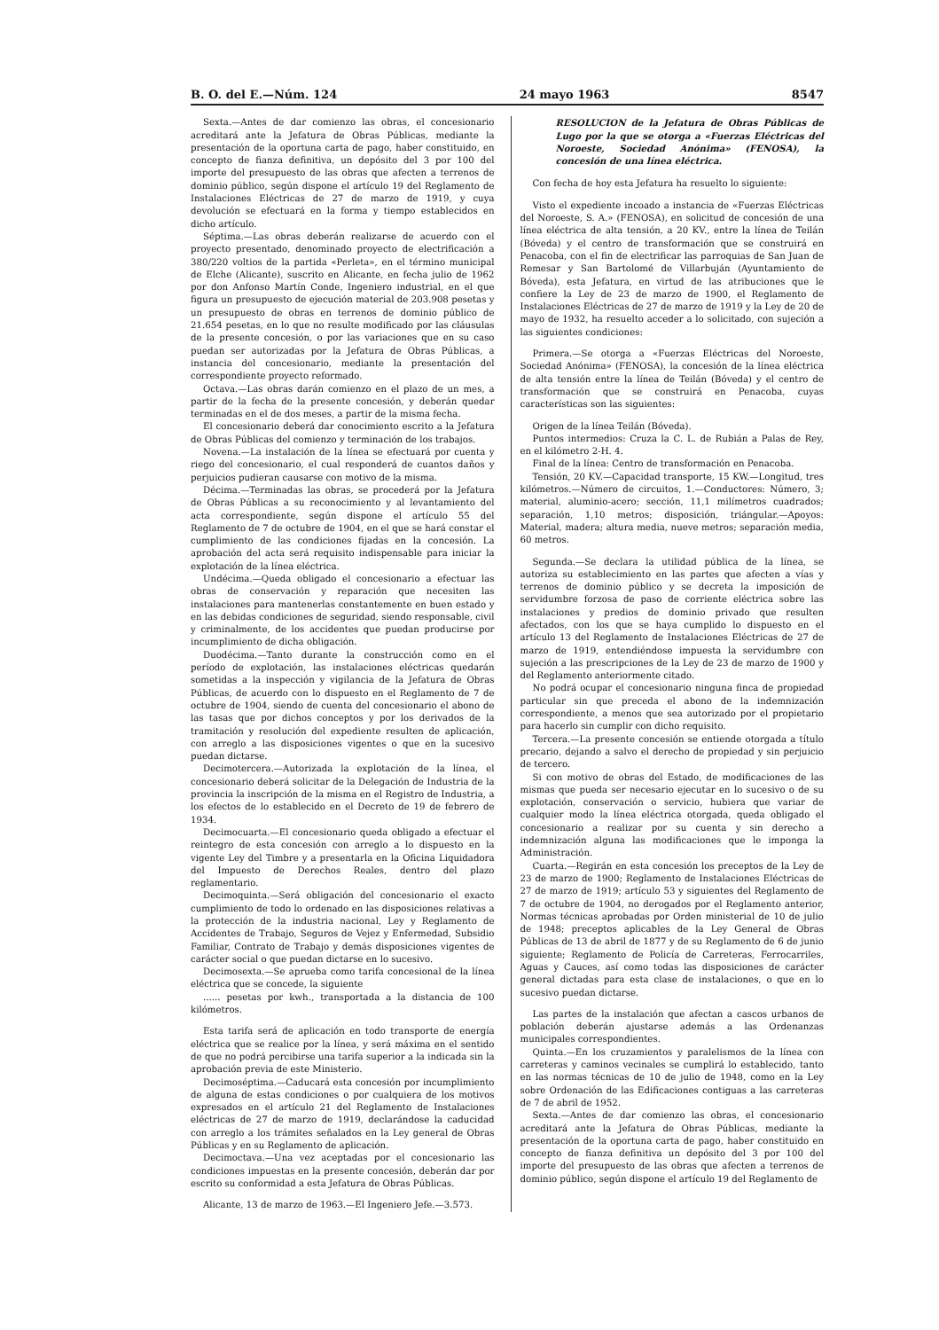B. O. del E.—Núm. 124 24 mayo 1963 8547
Sexta.—Antes de dar comienzo las obras, el concesionario acreditará ante la Jefatura de Obras Públicas, mediante la presentación de la oportuna carta de pago, haber constituido, en concepto de fianza definitiva, un depósito del 3 por 100 del importe del presupuesto de las obras que afecten a terrenos de dominio público, según dispone el artículo 19 del Reglamento de Instalaciones Eléctricas de 27 de marzo de 1919, y cuya devolución se efectuará en la forma y tiempo establecidos en dicho artículo.
Séptima.—Las obras deberán realizarse de acuerdo con el proyecto presentado, denominado proyecto de electrificación a 380/220 voltios de la partida «Perleta», en el término municipal de Elche (Alicante), suscrito en Alicante, en fecha julio de 1962 por don Anfonso Martín Conde, Ingeniero industrial, en el que figura un presupuesto de ejecución material de 203.908 pesetas y un presupuesto de obras en terrenos de dominio público de 21.654 pesetas, en lo que no resulte modificado por las cláusulas de la presente concesión, o por las variaciones que en su caso puedan ser autorizadas por la Jefatura de Obras Públicas, a instancia del concesionario, mediante la presentación del correspondiente proyecto reformado.
Octava.—Las obras darán comienzo en el plazo de un mes, a partir de la fecha de la presente concesión, y deberán quedar terminadas en el de dos meses, a partir de la misma fecha.
El concesionario deberá dar conocimiento escrito a la Jefatura de Obras Públicas del comienzo y terminación de los trabajos.
Novena.—La instalación de la línea se efectuará por cuenta y riego del concesionario, el cual responderá de cuantos daños y perjuicios pudieran causarse con motivo de la misma.
Décima.—Terminadas las obras, se procederá por la Jefatura de Obras Públicas a su reconocimiento y al levantamiento del acta correspondiente, según dispone el artículo 55 del Reglamento de 7 de octubre de 1904, en el que se hará constar el cumplimiento de las condiciones fijadas en la concesión. La aprobación del acta será requisito indispensable para iniciar la explotación de la línea eléctrica.
Undécima.—Queda obligado el concesionario a efectuar las obras de conservación y reparación que necesiten las instalaciones para mantenerlas constantemente en buen estado y en las debidas condiciones de seguridad, siendo responsable, civil y criminalmente, de los accidentes que puedan producirse por incumplimiento de dicha obligación.
Duodécima.—Tanto durante la construcción como en el período de explotación, las instalaciones eléctricas quedarán sometidas a la inspección y vigilancia de la Jefatura de Obras Públicas, de acuerdo con lo dispuesto en el Reglamento de 7 de octubre de 1904, siendo de cuenta del concesionario el abono de las tasas que por dichos conceptos y por los derivados de la tramitación y resolución del expediente resulten de aplicación, con arreglo a las disposiciones vigentes o que en la sucesivo puedan dictarse.
Decimotercera.—Autorizada la explotación de la línea, el concesionario deberá solicitar de la Delegación de Industria de la provincia la inscripción de la misma en el Registro de Industria, a los efectos de lo establecido en el Decreto de 19 de febrero de 1934.
Decimocuarta.—El concesionario queda obligado a efectuar el reintegro de esta concesión con arreglo a lo dispuesto en la vigente Ley del Timbre y a presentarla en la Oficina Liquidadora del Impuesto de Derechos Reales, dentro del plazo reglamentario.
Decimoquinta.—Será obligación del concesionario el exacto cumplimiento de todo lo ordenado en las disposiciones relativas a la protección de la industria nacional, Ley y Reglamento de Accidentes de Trabajo, Seguros de Vejez y Enfermedad, Subsidio Familiar, Contrato de Trabajo y demás disposiciones vigentes de carácter social o que puedan dictarse en lo sucesivo.
Decimosexta.—Se aprueba como tarifa concesional de la línea eléctrica que se concede, la siguiente
...... pesetas por kwh., transportada a la distancia de 100 kilómetros.
Esta tarifa será de aplicación en todo transporte de energía eléctrica que se realice por la línea, y será máxima en el sentido de que no podrá percibirse una tarifa superior a la indicada sin la aprobación previa de este Ministerio.
Decimoséptima.—Caducará esta concesión por incumplimiento de alguna de estas condiciones o por cualquiera de los motivos expresados en el artículo 21 del Reglamento de Instalaciones eléctricas de 27 de marzo de 1919, declarándose la caducidad con arreglo a los trámites señalados en la Ley general de Obras Públicas y en su Reglamento de aplicación.
Decimoctava.—Una vez aceptadas por el concesionario las condiciones impuestas en la presente concesión, deberán dar por escrito su conformidad a esta Jefatura de Obras Públicas.
Alicante, 13 de marzo de 1963.—El Ingeniero Jefe.—3.573.
RESOLUCION de la Jefatura de Obras Públicas de Lugo por la que se otorga a «Fuerzas Eléctricas del Noroeste, Sociedad Anónima» (FENOSA), la concesión de una línea eléctrica.
Con fecha de hoy esta Jefatura ha resuelto lo siguiente:
Visto el expediente incoado a instancia de «Fuerzas Eléctricas del Noroeste, S. A.» (FENOSA), en solicitud de concesión de una línea eléctrica de alta tensión, a 20 KV., entre la línea de Teilán (Bóveda) y el centro de transformación que se construirá en Penacoba, con el fin de electrificar las parroquias de San Juan de Remesar y San Bartolomé de Villarbuján (Ayuntamiento de Bóveda), esta Jefatura, en virtud de las atribuciones que le confiere la Ley de 23 de marzo de 1900, el Reglamento de Instalaciones Eléctricas de 27 de marzo de 1919 y la Ley de 20 de mayo de 1932, ha resuelto acceder a lo solicitado, con sujeción a las siguientes condiciones:
Primera.—Se otorga a «Fuerzas Eléctricas del Noroeste, Sociedad Anónima» (FENOSA), la concesión de la línea eléctrica de alta tensión entre la línea de Teilán (Bóveda) y el centro de transformación que se construirá en Penacoba, cuyas características son las siguientes:
Origen de la línea Teilán (Bóveda).
Puntos intermedios: Cruza la C. L. de Rubián a Palas de Rey, en el kilómetro 2-H. 4.
Final de la línea: Centro de transformación en Penacoba.
Tensión, 20 KV.—Capacidad transporte, 15 KW.—Longitud, tres kilómetros.—Número de circuitos, 1.—Conductores: Número, 3; material, aluminio-acero; sección, 11,1 milímetros cuadrados; separación, 1,10 metros; disposición, triángular.—Apoyos: Material, madera; altura media, nueve metros; separación media, 60 metros.
Segunda.—Se declara la utilidad pública de la línea, se autoriza su establecimiento en las partes que afecten a vías y terrenos de dominio público y se decreta la imposición de servidumbre forzosa de paso de corriente eléctrica sobre las instalaciones y predios de dominio privado que resulten afectados, con los que se haya cumplido lo dispuesto en el artículo 13 del Reglamento de Instalaciones Eléctricas de 27 de marzo de 1919, entendiéndose impuesta la servidumbre con sujeción a las prescripciones de la Ley de 23 de marzo de 1900 y del Reglamento anteriormente citado.
No podrá ocupar el concesionario ninguna finca de propiedad particular sin que preceda el abono de la indemnización correspondiente, a menos que sea autorizado por el propietario para hacerlo sin cumplir con dicho requisito.
Tercera.—La presente concesión se entiende otorgada a título precario, dejando a salvo el derecho de propiedad y sin perjuicio de tercero.
Si con motivo de obras del Estado, de modificaciones de las mismas que pueda ser necesario ejecutar en lo sucesivo o de su explotación, conservación o servicio, hubiera que variar de cualquier modo la línea eléctrica otorgada, queda obligado el concesionario a realizar por su cuenta y sin derecho a indemnización alguna las modificaciones que le imponga la Administración.
Cuarta.—Regirán en esta concesión los preceptos de la Ley de 23 de marzo de 1900; Reglamento de Instalaciones Eléctricas de 27 de marzo de 1919; artículo 53 y siguientes del Reglamento de 7 de octubre de 1904, no derogados por el Reglamento anterior, Normas técnicas aprobadas por Orden ministerial de 10 de julio de 1948; preceptos aplicables de la Ley General de Obras Públicas de 13 de abril de 1877 y de su Reglamento de 6 de junio siguiente; Reglamento de Policía de Carreteras, Ferrocarriles, Aguas y Cauces, así como todas las disposiciones de carácter general dictadas para esta clase de instalaciones, o que en lo sucesivo puedan dictarse.
Las partes de la instalación que afectan a cascos urbanos de población deberán ajustarse además a las Ordenanzas municipales correspondientes.
Quinta.—En los cruzamientos y paralelismos de la línea con carreteras y caminos vecinales se cumplirá lo establecido, tanto en las normas técnicas de 10 de julio de 1948, como en la Ley sobre Ordenación de las Edificaciones contiguas a las carreteras de 7 de abril de 1952.
Sexta.—Antes de dar comienzo las obras, el concesionario acreditará ante la Jefatura de Obras Públicas, mediante la presentación de la oportuna carta de pago, haber constituido en concepto de fianza definitiva un depósito del 3 por 100 del importe del presupuesto de las obras que afecten a terrenos de dominio público, según dispone el artículo 19 del Reglamento de